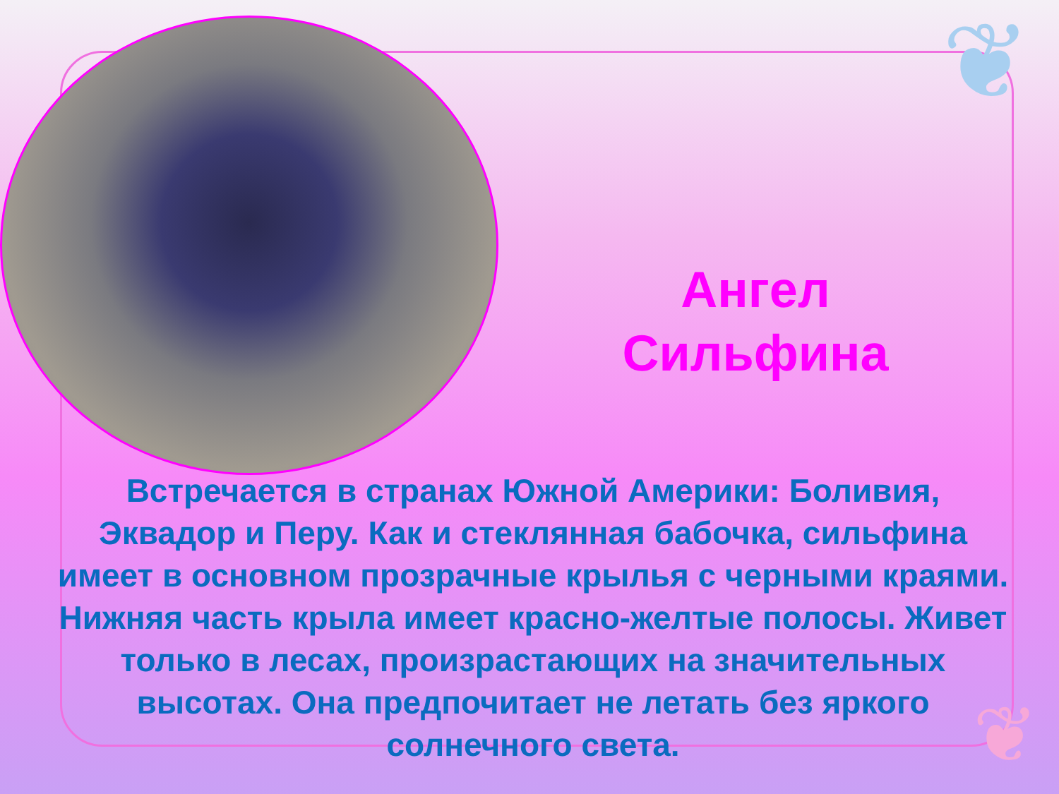❦
❦
Ангел
Сильфина
Встречается в странах Южной Америки: Боливия, Эквадор и Перу. Как и стеклянная бабочка, сильфина имеет в основном прозрачные крылья с черными краями. Нижняя часть крыла имеет красно-желтые полосы. Живет только в лесах, произрастающих на значительных высотах. Она предпочитает не летать без яркого солнечного света.